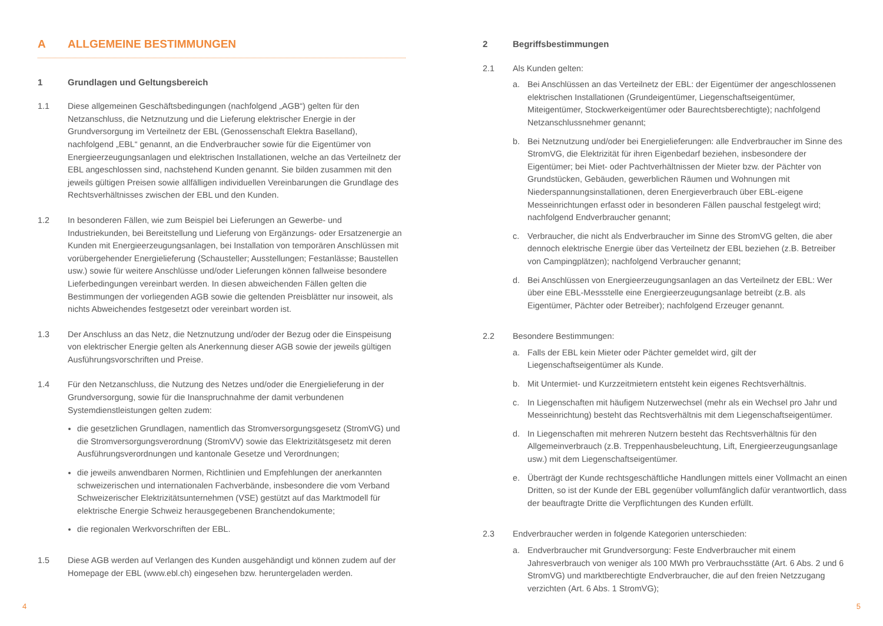A ALLGEMEINE BESTIMMUNGEN
1 Grundlagen und Geltungsbereich
1.1 Diese allgemeinen Geschäftsbedingungen (nachfolgend „AGB“) gelten für den Netzanschluss, die Netznutzung und die Lieferung elektrischer Energie in der Grundversorgung im Verteilnetz der EBL (Genossenschaft Elektra Baselland), nachfolgend „EBL“ genannt, an die Endverbraucher sowie für die Eigentümer von Energieerzeugungsanlagen und elektrischen Installationen, welche an das Verteilnetz der EBL angeschlossen sind, nachstehend Kunden genannt. Sie bilden zusammen mit den jeweils gültigen Preisen sowie allfälligen individuellen Vereinbarungen die Grundlage des Rechtsverhältnisses zwischen der EBL und den Kunden.
1.2 In besonderen Fällen, wie zum Beispiel bei Lieferungen an Gewerbe- und Industriekunden, bei Bereitstellung und Lieferung von Ergänzungs- oder Ersatzenergie an Kunden mit Energieerzeugungsanlagen, bei Installation von temporären Anschlüssen mit vorübergehender Energielieferung (Schausteller; Ausstellungen; Festanlässe; Baustellen usw.) sowie für weitere Anschlüsse und/oder Lieferungen können fallweise besondere Lieferbedingungen vereinbart werden. In diesen abweichenden Fällen gelten die Bestimmungen der vorliegenden AGB sowie die geltenden Preisblätter nur insoweit, als nichts Abweichendes festgesetzt oder vereinbart worden ist.
1.3 Der Anschluss an das Netz, die Netznutzung und/oder der Bezug oder die Einspeisung von elektrischer Energie gelten als Anerkennung dieser AGB sowie der jeweils gültigen Ausführungsvorschriften und Preise.
1.4 Für den Netzanschluss, die Nutzung des Netzes und/oder die Energielieferung in der Grundversorgung, sowie für die Inanspruchnahme der damit verbundenen Systemdienstleistungen gelten zudem:
die gesetzlichen Grundlagen, namentlich das Stromversorgungsgesetz (StromVG) und die Stromversorgungsverordnung (StromVV) sowie das Elektrizitätsgesetz mit deren Ausführungsverordnungen und kantonale Gesetze und Verordnungen;
die jeweils anwendbaren Normen, Richtlinien und Empfehlungen der anerkannten schweizerischen und internationalen Fachverbände, insbesondere die vom Verband Schweizerischer Elektrizitätsunternehmen (VSE) gestützt auf das Marktmodell für elektrische Energie Schweiz herausgegebenen Branchendokumente;
die regionalen Werkvorschriften der EBL.
1.5 Diese AGB werden auf Verlangen des Kunden ausgehändigt und können zudem auf der Homepage der EBL (www.ebl.ch) eingesehen bzw. heruntergeladen werden.
2 Begriffsbestimmungen
2.1 Als Kunden gelten:
a. Bei Anschlüssen an das Verteilnetz der EBL: der Eigentümer der angeschlossenen elektrischen Installationen (Grundeigentümer, Liegenschaftseigentümer, Miteigentümer, Stockwerkeigentümer oder Baurechtsberechtigte); nachfolgend Netzanschlussnehmer genannt;
b. Bei Netznutzung und/oder bei Energielieferungen: alle Endverbraucher im Sinne des StromVG, die Elektrizität für ihren Eigenbedarf beziehen, insbesondere der Eigentümer; bei Miet- oder Pachtverhältnissen der Mieter bzw. der Pächter von Grundstücken, Gebäuden, gewerblichen Räumen und Wohnungen mit Niederspannungsinstallationen, deren Energieverbrauch über EBL-eigene Messeinrichtungen erfasst oder in besonderen Fällen pauschal festgelegt wird; nachfolgend Endverbraucher genannt;
c. Verbraucher, die nicht als Endverbraucher im Sinne des StromVG gelten, die aber dennoch elektrische Energie über das Verteilnetz der EBL beziehen (z.B. Betreiber von Campingplätzen); nachfolgend Verbraucher genannt;
d. Bei Anschlüssen von Energieerzeugungsanlagen an das Verteilnetz der EBL: Wer über eine EBL-Messstelle eine Energieerzeugungsanlage betreibt (z.B. als Eigentümer, Pächter oder Betreiber); nachfolgend Erzeuger genannt.
2.2 Besondere Bestimmungen:
a. Falls der EBL kein Mieter oder Pächter gemeldet wird, gilt der Liegenschaftseigentümer als Kunde.
b. Mit Untermiet- und Kurzzeitmietern entsteht kein eigenes Rechtsverhältnis.
c. In Liegenschaften mit häufigem Nutzerwechsel (mehr als ein Wechsel pro Jahr und Messeinrichtung) besteht das Rechtsverhältnis mit dem Liegenschaftseigentümer.
d. In Liegenschaften mit mehreren Nutzern besteht das Rechtsverhältnis für den Allgemeinverbrauch (z.B. Treppenhausbeleuchtung, Lift, Energieerzeugungsanlage usw.) mit dem Liegenschaftseigentümer.
e. Überträgt der Kunde rechtsgeschäftliche Handlungen mittels einer Vollmacht an einen Dritten, so ist der Kunde der EBL gegenüber vollumfänglich dafür verantwortlich, dass der beauftragte Dritte die Verpflichtungen des Kunden erfüllt.
2.3 Endverbraucher werden in folgende Kategorien unterschieden:
a. Endverbraucher mit Grundversorgung: Feste Endverbraucher mit einem Jahresverbrauch von weniger als 100 MWh pro Verbrauchsstätte (Art. 6 Abs. 2 und 6 StromVG) und marktberechtigte Endverbraucher, die auf den freien Netzzugang verzichten (Art. 6 Abs. 1 StromVG);
4 5